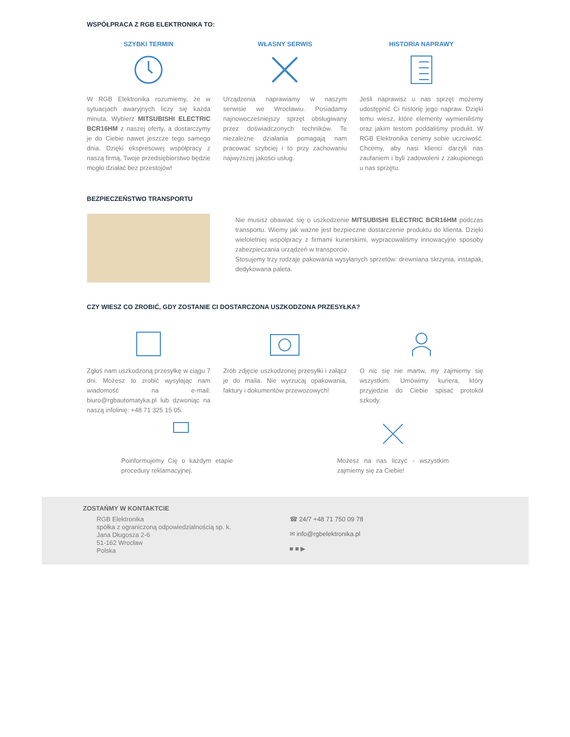WSPÓŁPRACA Z RGB ELEKTRONIKA TO:
SZYBKI TERMIN
W RGB Elektronika rozumiemy, że w sytuacjach awaryjnych liczy się każda minuta. Wybierz MITSUBISHI ELECTRIC BCR16HM z naszej oferty, a dostarczymy je do Ciebie nawet jeszcze tego samego dnia. Dzięki ekspresowej współpracy z naszą firmą, Twoje przedsiębiorstwo będzie mogło działać bez przestojów!
WŁASNY SERWIS
Urządzenia naprawiamy w naszym serwisie we Wrocławiu. Posiadamy najnowocześniejszy sprzęt obsługiwany przez doświadczonych techników. Te niezależne działania pomagają nam pracować szybciej i to przy zachowaniu najwyższej jakości usług.
HISTORIA NAPRAWY
Jeśli naprawisz u nas sprzęt możemy udostępnić Ci historię jego napraw. Dzięki temu wiesz, które elementy wymieniliśmy oraz jakim testom poddaliśmy produkt. W RGB Elektronika cenimy sobie uczciwość. Chcemy, aby nasi klienci darzyli nas zaufaniem i byli zadowoleni z zakupionego u nas sprzętu.
BEZPIECZEŃSTWO TRANSPORTU
Nie musisz obawiać się o uszkodzenie MITSUBISHI ELECTRIC BCR16HM podczas transportu. Wiemy jak ważne jest bezpieczne dostarczenie produktu do klienta. Dzięki wieloletniej współpracy z firmami kurierskimi, wypracowaliśmy innowacyjne sposoby zabezpieczania urządzeń w transporcie.
Stosujemy trzy rodzaje pakowania wysyłanych sprzetów: drewniana skrzynia, instapak, dedykowana paleta.
CZY WIESZ CO ZROBIĆ, GDY ZOSTANIE CI DOSTARCZONA USZKODZONA PRZESYŁKA?
Zgłoś nam uszkodzoną przesyłkę w ciągu 7 dni. Możesz to zrobić wysyłając nam wiadomość na e-mail: biuro@rgbautomatyka.pl lub dzwoniąc na naszą infolinię: +48 71 325 15 05.
Zrób zdjęcie uszkodzonej przesyłki i załącz je do maila. Nie wyrzucaj opakowania, faktury i dokumentów przewozowych!
O nic się nie martw, my zajmiemy się wszystkim. Umówimy kuriera, który przyjedzie do Ciebie spisać protokół szkody.
Poinformujemy Cię o każdym etapie procedury reklamacyjnej.
Możesz na nas liczyć - wszystkim zajmiemy się za Ciebie!
ZOSTAŃMY W KONTAKTCIE
RGB Elektronika
spółka z ograniczoną odpowiedzialnością sp. k.
Jana Długosza 2-6
51-162 Wrocław
Polska
☎ 24/7 +48 71 750 09 78
✉ info@rgbelektronika.pl
■ ■ ▶